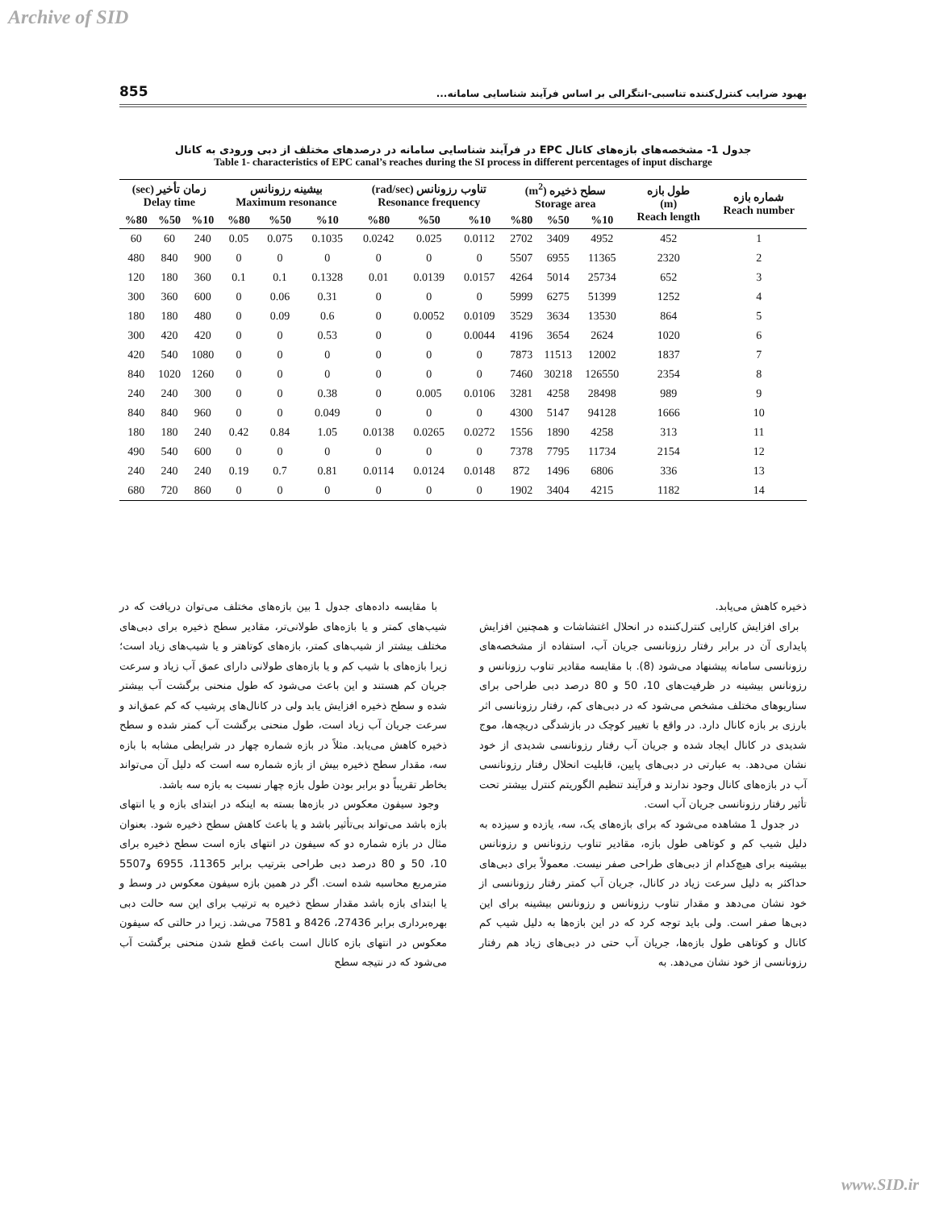Archive of SID
855 بهبود ضرایب کنترل‌کننده تناسبی-انتگرالی بر اساس فرآیند شناسایی سامانه...
جدول 1- مشخصه‌های بازه‌های کانال EPC در فرآیند شناسایی سامانه در درصدهای مختلف از دبی ورودی به کانال
Table 1- characteristics of EPC canal’s reaches during the SI process in different percentages of input discharge
| شماره بازه Reach number | طول بازه (m) Reach length | سطح ذخیره (m<sup>2</sup>) Storage area | | | تناوب رزونانس (rad/sec) Resonance frequency | | | بیشینه رزونانس Maximum resonance | | | زمان تأخیر (sec) Delay time | | |
| --- | --- | --- | --- | --- | --- | --- | --- | --- | --- | --- | --- | --- | --- |
| | | %10 | %50 | %80 | %10 | %50 | %80 | %10 | %50 | %80 | %10 | %50 | %80 |
| 1 | 452 | 4952 | 3409 | 2702 | 0.0112 | 0.025 | 0.0242 | 0.1035 | 0.075 | 0.05 | 240 | 60 | 60 |
| 2 | 2320 | 11365 | 6955 | 5507 | 0 | 0 | 0 | 0 | 0 | 0 | 900 | 840 | 480 |
| 3 | 652 | 25734 | 5014 | 4264 | 0.0157 | 0.0139 | 0.01 | 0.1328 | 0.1 | 0.1 | 360 | 180 | 120 |
| 4 | 1252 | 51399 | 6275 | 5999 | 0 | 0 | 0 | 0.31 | 0.06 | 0 | 600 | 360 | 300 |
| 5 | 864 | 13530 | 3634 | 3529 | 0.0109 | 0.0052 | 0 | 0.6 | 0.09 | 0 | 480 | 180 | 180 |
| 6 | 1020 | 2624 | 3654 | 4196 | 0.0044 | 0 | 0 | 0.53 | 0 | 0 | 420 | 420 | 300 |
| 7 | 1837 | 12002 | 11513 | 7873 | 0 | 0 | 0 | 0 | 0 | 0 | 1080 | 540 | 420 |
| 8 | 2354 | 126550 | 30218 | 7460 | 0 | 0 | 0 | 0 | 0 | 0 | 1260 | 1020 | 840 |
| 9 | 989 | 28498 | 4258 | 3281 | 0.0106 | 0.005 | 0 | 0.38 | 0 | 0 | 300 | 240 | 240 |
| 10 | 1666 | 94128 | 5147 | 4300 | 0 | 0 | 0 | 0.049 | 0 | 0 | 960 | 840 | 840 |
| 11 | 313 | 4258 | 1890 | 1556 | 0.0272 | 0.0265 | 0.0138 | 1.05 | 0.84 | 0.42 | 240 | 180 | 180 |
| 12 | 2154 | 11734 | 7795 | 7378 | 0 | 0 | 0 | 0 | 0 | 0 | 600 | 540 | 490 |
| 13 | 336 | 6806 | 1496 | 872 | 0.0148 | 0.0124 | 0.0114 | 0.81 | 0.7 | 0.19 | 240 | 240 | 240 |
| 14 | 1182 | 4215 | 3404 | 1902 | 0 | 0 | 0 | 0 | 0 | 0 | 860 | 720 | 680 |
با مقایسه داده‌های جدول 1 بین بازه‌های مختلف می‌توان دریافت که در شیب‌های کمتر و یا بازه‌های طولانی‌تر، مقادیر سطح ذخیره برای دبی‌های مختلف بیشتر از شیب‌های کمتر، بازه‌های کوتاهتر و یا شیب‌های زیاد است؛ زیرا بازه‌های با شیب کم و یا بازه‌های طولانی دارای عمق آب زیاد و سرعت جریان کم هستند و این باعث می‌شود که طول منحنی برگشت آب بیشتر شده و سطح ذخیره افزایش یابد ولی در کانال‌های پرشیب که کم عمق‌اند و سرعت جریان آب زیاد است، طول منحنی برگشت آب کمتر شده و سطح ذخیره کاهش می‌یابد. مثلاً در بازه شماره چهار در شرایطی مشابه با بازه سه، مقدار سطح ذخیره بیش از بازه شماره سه است که دلیل آن می‌تواند بخاطر تقریباً دو برابر بودن طول بازه چهار نسبت به بازه سه باشد.
وجود سیفون معکوس در بازه‌ها بسته به اینکه در ابتدای بازه و یا انتهای بازه باشد می‌تواند بی‌تأثیر باشد و یا باعث کاهش سطح ذخیره شود. بعنوان مثال در بازه شماره دو که سیفون در انتهای بازه است سطح ذخیره برای 10، 50 و 80 درصد دبی طراحی بترتیب برابر 11365، 6955 و5507 مترمربع محاسبه شده است. اگر در همین بازه سیفون معکوس در وسط و یا ابتدای بازه باشد مقدار سطح ذخیره به ترتیب برای این سه حالت دبی بهره‌برداری برابر 27436، 8426 و 7581 می‌شد. زیرا در حالتی که سیفون معکوس در انتهای بازه کانال است باعث قطع شدن منحنی برگشت آب می‌شود که در نتیجه سطح
ذخیره کاهش می‌یابد.
برای افزایش کارایی کنترل‌کننده در انحلال اغتشاشات و همچنین افزایش پایداری آن در برابر رفتار رزونانسی جریان آب، استفاده از مشخصه‌های رزونانسی سامانه پیشنهاد می‌شود (8). با مقایسه مقادیر تناوب رزونانس و رزونانس بیشینه در ظرفیت‌های 10، 50 و 80 درصد دبی طراحی برای سناریوهای مختلف مشخص می‌شود که در دبی‌های کم، رفتار رزونانسی اثر بارزی بر بازه کانال دارد. در واقع با تغییر کوچک در بازشدگی دریچه‌ها، موج شدیدی در کانال ایجاد شده و جریان آب رفتار رزونانسی شدیدی از خود نشان می‌دهد. به عبارتی در دبی‌های پایین، قابلیت انحلال رفتار رزونانسی آب در بازه‌های کانال وجود ندارند و فرآیند تنظیم الگوریتم کنترل بیشتر تحت تأثیر رفتار رزونانسی جریان آب است.
در جدول 1 مشاهده می‌شود که برای بازه‌های یک، سه، یازده و سیزده به دلیل شیب کم و کوتاهی طول بازه، مقادیر تناوب رزونانس و رزونانس بیشینه برای هیچ‌کدام از دبی‌های طراحی صفر نیست. معمولاً برای دبی‌های حداکثر به دلیل سرعت زیاد در کانال، جریان آب کمتر رفتار رزونانسی از خود نشان می‌دهد و مقدار تناوب رزونانس و رزونانس بیشینه برای این دبی‌ها صفر است. ولی باید توجه کرد که در این بازه‌ها به دلیل شیب کم کانال و کوتاهی طول بازه‌ها، جریان آب حتی در دبی‌های زیاد هم رفتار رزونانسی از خود نشان می‌دهد. به
www.SID.ir